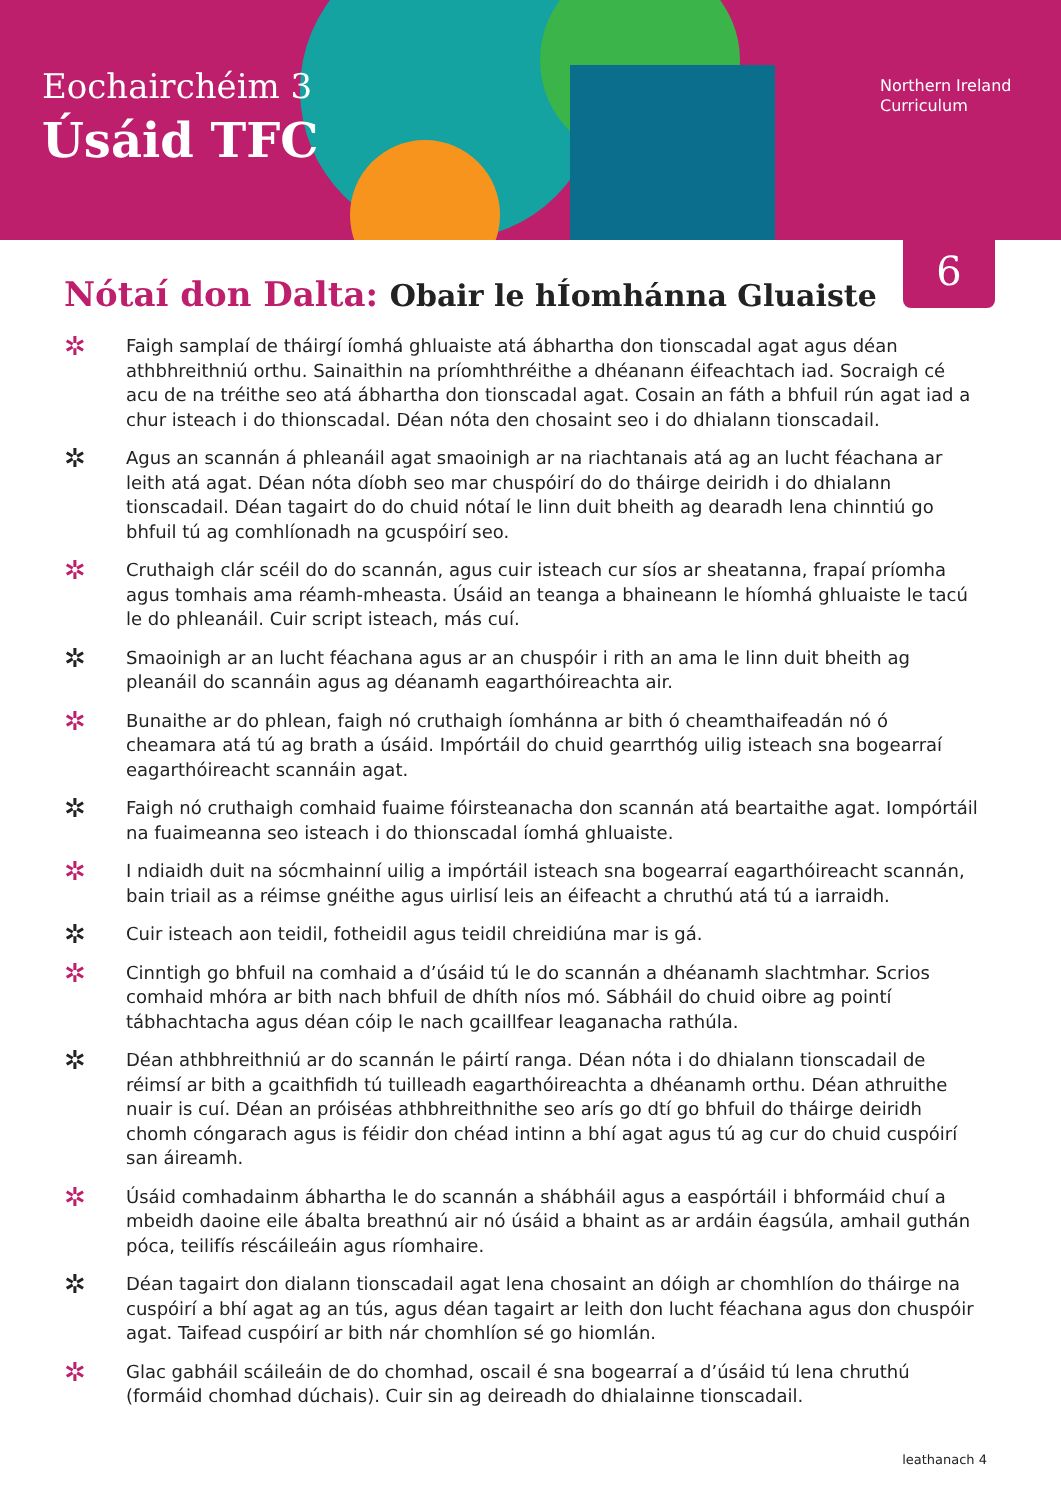Eochairchéim 3
Úsáid TFC
Northern Ireland
Curriculum
6
Nótaí don Dalta: Obair le hÍomhánna Gluaiste
✲ Faigh samplaí de tháirgí íomhá ghluaiste atá ábhartha don tionscadal agat agus déan athbhreithniú orthu. Sainaithin na príomhthréithe a dhéanann éifeachtach iad. Socraigh cé acu de na tréithe seo atá ábhartha don tionscadal agat. Cosain an fáth a bhfuil rún agat iad a chur isteach i do thionscadal. Déan nóta den chosaint seo i do dhialann tionscadail.
✲ Agus an scannán á phleanáil agat smaoinigh ar na riachtanais atá ag an lucht féachana ar leith atá agat. Déan nóta díobh seo mar chuspóirí do do tháirge deiridh i do dhialann tionscadail. Déan tagairt do do chuid nótaí le linn duit bheith ag dearadh lena chinntiú go bhfuil tú ag comhlíonadh na gcuspóirí seo.
✲ Cruthaigh clár scéil do do scannán, agus cuir isteach cur síos ar sheatanna, frapaí príomha agus tomhais ama réamh-mheasta. Úsáid an teanga a bhaineann le híomhá ghluaiste le tacú le do phleanáil. Cuir script isteach, más cuí.
✲ Smaoinigh ar an lucht féachana agus ar an chuspóir i rith an ama le linn duit bheith ag pleanáil do scannáin agus ag déanamh eagarthóireachta air.
✲ Bunaithe ar do phlean, faigh nó cruthaigh íomhánna ar bith ó cheamthaifeadán nó ó cheamara atá tú ag brath a úsáid. Impórtáil do chuid gearrthóg uilig isteach sna bogearraí eagarthóireacht scannáin agat.
✲ Faigh nó cruthaigh comhaid fuaime fóirsteanacha don scannán atá beartaithe agat. Iompórtáil na fuaimeanna seo isteach i do thionscadal íomhá ghluaiste.
✲ I ndiaidh duit na sócmhainní uilig a impórtáil isteach sna bogearraí eagarthóireacht scannán, bain triail as a réimse gnéithe agus uirlisí leis an éifeacht a chruthú atá tú a iarraidh.
✲ Cuir isteach aon teidil, fotheidil agus teidil chreidiúna mar is gá.
✲ Cinntigh go bhfuil na comhaid a d’úsáid tú le do scannán a dhéanamh slachtmhar. Scrios comhaid mhóra ar bith nach bhfuil de dhíth níos mó. Sábháil do chuid oibre ag pointí tábhachtacha agus déan cóip le nach gcaillfear leaganacha rathúla.
✲ Déan athbhreithniú ar do scannán le páirtí ranga. Déan nóta i do dhialann tionscadail de réimsí ar bith a gcaithfidh tú tuilleadh eagarthóireachta a dhéanamh orthu. Déan athruithe nuair is cuí. Déan an próiséas athbhreithnithe seo arís go dtí go bhfuil do tháirge deiridh chomh cóngarach agus is féidir don chéad intinn a bhí agat agus tú ag cur do chuid cuspóirí san áireamh.
✲ Úsáid comhadainm ábhartha le do scannán a shábháil agus a easpórtáil i bhformáid chuí a mbeidh daoine eile ábalta breathnú air nó úsáid a bhaint as ar ardáin éagsúla, amhail guthán póca, teilifís réscáileáin agus ríomhaire.
✲ Déan tagairt don dialann tionscadail agat lena chosaint an dóigh ar chomhlíon do tháirge na cuspóirí a bhí agat ag an tús, agus déan tagairt ar leith don lucht féachana agus don chuspóir agat. Taifead cuspóirí ar bith nár chomhlíon sé go hiomlán.
✲ Glac gabháil scáileáin de do chomhad, oscail é sna bogearraí a d’úsáid tú lena chruthú (formáid chomhad dúchais). Cuir sin ag deireadh do dhialainne tionscadail.
leathanach 4